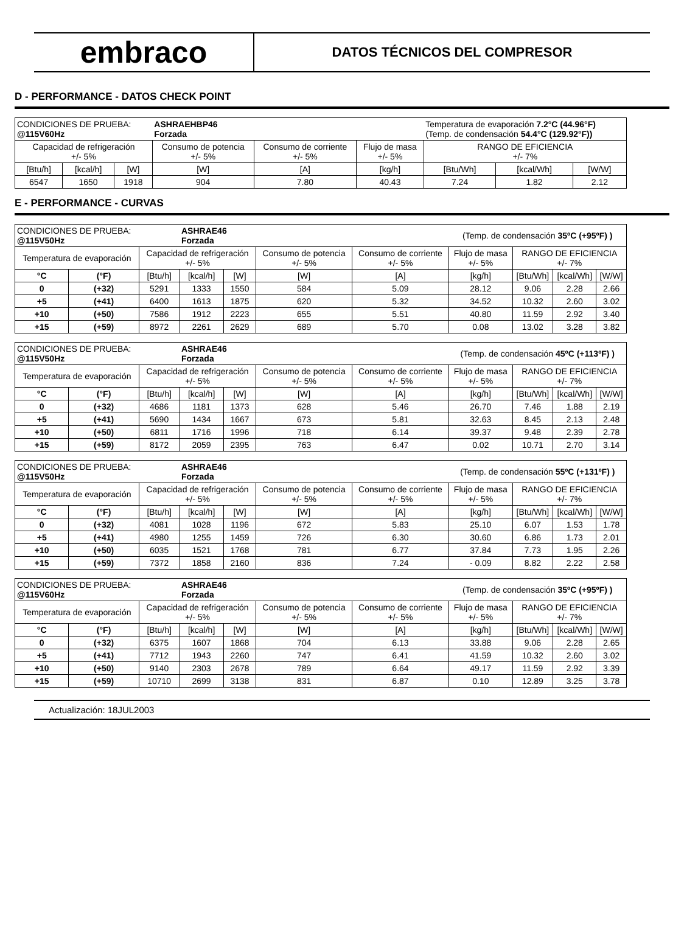embraco
DATOS TÉCNICOS DEL COMPRESOR
D - PERFORMANCE - DATOS CHECK POINT
| CONDICIONES DE PRUEBA: @115V60Hz | | | ASHRAEHBP46 Forzada | | | Temperatura de evaporación 7.2°C (44.96°F) (Temp. de condensación 54.4°C (129.92°F)) | | |
| Capacidad de refrigeración +/- 5% | | | Consumo de potencia +/- 5% | Consumo de corriente +/- 5% | Flujo de masa +/- 5% | RANGO DE EFICIENCIA +/- 7% | | |
| [Btu/h] | [kcal/h] | [W] | [W] | [A] | [kg/h] | [Btu/Wh] | [kcal/Wh] | [W/W] |
| 6547 | 1650 | 1918 | 904 | 7.80 | 40.43 | 7.24 | 1.82 | 2.12 |
E - PERFORMANCE - CURVAS
| CONDICIONES DE PRUEBA: @115V50Hz | | | ASHRAE46 Forzada | | | | (Temp. de condensación 35ºC (+95ºF) ) | | | |
| Temperatura de evaporación | | Capacidad de refrigeración +/- 5% | | | Consumo de potencia +/- 5% | Consumo de corriente +/- 5% | Flujo de masa +/- 5% | RANGO DE EFICIENCIA +/- 7% | | |
| °C | (°F) | [Btu/h] | [kcal/h] | [W] | [W] | [A] | [kg/h] | [Btu/Wh] | [kcal/Wh] | [W/W] |
| 0 | (+32) | 5291 | 1333 | 1550 | 584 | 5.09 | 28.12 | 9.06 | 2.28 | 2.66 |
| +5 | (+41) | 6400 | 1613 | 1875 | 620 | 5.32 | 34.52 | 10.32 | 2.60 | 3.02 |
| +10 | (+50) | 7586 | 1912 | 2223 | 655 | 5.51 | 40.80 | 11.59 | 2.92 | 3.40 |
| +15 | (+59) | 8972 | 2261 | 2629 | 689 | 5.70 | 0.08 | 13.02 | 3.28 | 3.82 |
| CONDICIONES DE PRUEBA: @115V50Hz | | | ASHRAE46 Forzada | | | | (Temp. de condensación 45ºC (+113ºF) ) | | | |
| Temperatura de evaporación | | Capacidad de refrigeración +/- 5% | | | Consumo de potencia +/- 5% | Consumo de corriente +/- 5% | Flujo de masa +/- 5% | RANGO DE EFICIENCIA +/- 7% | | |
| °C | (°F) | [Btu/h] | [kcal/h] | [W] | [W] | [A] | [kg/h] | [Btu/Wh] | [kcal/Wh] | [W/W] |
| 0 | (+32) | 4686 | 1181 | 1373 | 628 | 5.46 | 26.70 | 7.46 | 1.88 | 2.19 |
| +5 | (+41) | 5690 | 1434 | 1667 | 673 | 5.81 | 32.63 | 8.45 | 2.13 | 2.48 |
| +10 | (+50) | 6811 | 1716 | 1996 | 718 | 6.14 | 39.37 | 9.48 | 2.39 | 2.78 |
| +15 | (+59) | 8172 | 2059 | 2395 | 763 | 6.47 | 0.02 | 10.71 | 2.70 | 3.14 |
| CONDICIONES DE PRUEBA: @115V50Hz | | | ASHRAE46 Forzada | | | | (Temp. de condensación 55ºC (+131ºF) ) | | | |
| Temperatura de evaporación | | Capacidad de refrigeración +/- 5% | | | Consumo de potencia +/- 5% | Consumo de corriente +/- 5% | Flujo de masa +/- 5% | RANGO DE EFICIENCIA +/- 7% | | |
| °C | (°F) | [Btu/h] | [kcal/h] | [W] | [W] | [A] | [kg/h] | [Btu/Wh] | [kcal/Wh] | [W/W] |
| 0 | (+32) | 4081 | 1028 | 1196 | 672 | 5.83 | 25.10 | 6.07 | 1.53 | 1.78 |
| +5 | (+41) | 4980 | 1255 | 1459 | 726 | 6.30 | 30.60 | 6.86 | 1.73 | 2.01 |
| +10 | (+50) | 6035 | 1521 | 1768 | 781 | 6.77 | 37.84 | 7.73 | 1.95 | 2.26 |
| +15 | (+59) | 7372 | 1858 | 2160 | 836 | 7.24 | - 0.09 | 8.82 | 2.22 | 2.58 |
| CONDICIONES DE PRUEBA: @115V60Hz | | | ASHRAE46 Forzada | | | | (Temp. de condensación 35ºC (+95ºF) ) | | | |
| Temperatura de evaporación | | Capacidad de refrigeración +/- 5% | | | Consumo de potencia +/- 5% | Consumo de corriente +/- 5% | Flujo de masa +/- 5% | RANGO DE EFICIENCIA +/- 7% | | |
| °C | (°F) | [Btu/h] | [kcal/h] | [W] | [W] | [A] | [kg/h] | [Btu/Wh] | [kcal/Wh] | [W/W] |
| 0 | (+32) | 6375 | 1607 | 1868 | 704 | 6.13 | 33.88 | 9.06 | 2.28 | 2.65 |
| +5 | (+41) | 7712 | 1943 | 2260 | 747 | 6.41 | 41.59 | 10.32 | 2.60 | 3.02 |
| +10 | (+50) | 9140 | 2303 | 2678 | 789 | 6.64 | 49.17 | 11.59 | 2.92 | 3.39 |
| +15 | (+59) | 10710 | 2699 | 3138 | 831 | 6.87 | 0.10 | 12.89 | 3.25 | 3.78 |
Actualización: 18JUL2003